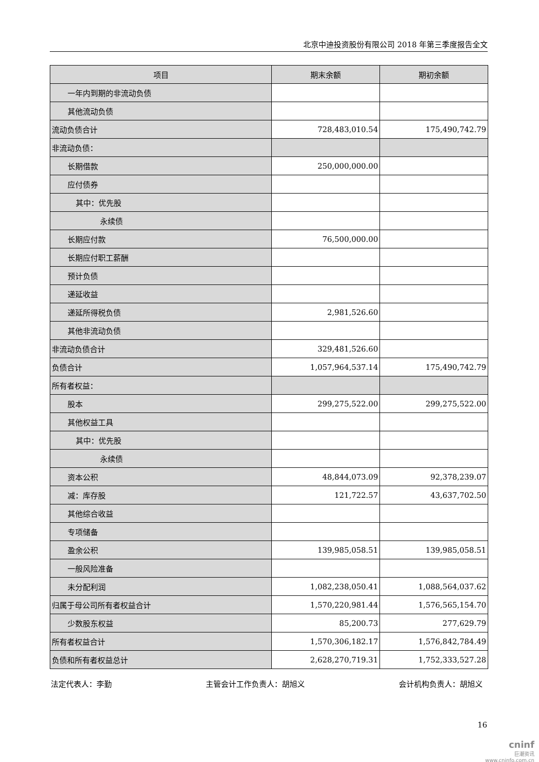北京中迪投资股份有限公司 2018 年第三季度报告全文
| 项目 | 期末余额 | 期初余额 |
| --- | --- | --- |
| 一年内到期的非流动负债 | | |
| 其他流动负债 | | |
| 流动负债合计 | 728,483,010.54 | 175,490,742.79 |
| 非流动负债： | | |
| 长期借款 | 250,000,000.00 | |
| 应付债券 | | |
| 其中：优先股 | | |
| 永续债 | | |
| 长期应付款 | 76,500,000.00 | |
| 长期应付职工薪酬 | | |
| 预计负债 | | |
| 递延收益 | | |
| 递延所得税负债 | 2,981,526.60 | |
| 其他非流动负债 | | |
| 非流动负债合计 | 329,481,526.60 | |
| 负债合计 | 1,057,964,537.14 | 175,490,742.79 |
| 所有者权益： | | |
| 股本 | 299,275,522.00 | 299,275,522.00 |
| 其他权益工具 | | |
| 其中：优先股 | | |
| 永续债 | | |
| 资本公积 | 48,844,073.09 | 92,378,239.07 |
| 减：库存股 | 121,722.57 | 43,637,702.50 |
| 其他综合收益 | | |
| 专项储备 | | |
| 盈余公积 | 139,985,058.51 | 139,985,058.51 |
| 一般风险准备 | | |
| 未分配利润 | 1,082,238,050.41 | 1,088,564,037.62 |
| 归属于母公司所有者权益合计 | 1,570,220,981.44 | 1,576,565,154.70 |
| 少数股东权益 | 85,200.73 | 277,629.79 |
| 所有者权益合计 | 1,570,306,182.17 | 1,576,842,784.49 |
| 负债和所有者权益总计 | 2,628,270,719.31 | 1,752,333,527.28 |
法定代表人：李勤 主管会计工作负责人：胡旭义 会计机构负责人：胡旭义
16
cninf
巨潮资讯
www.cninfo.com.cn